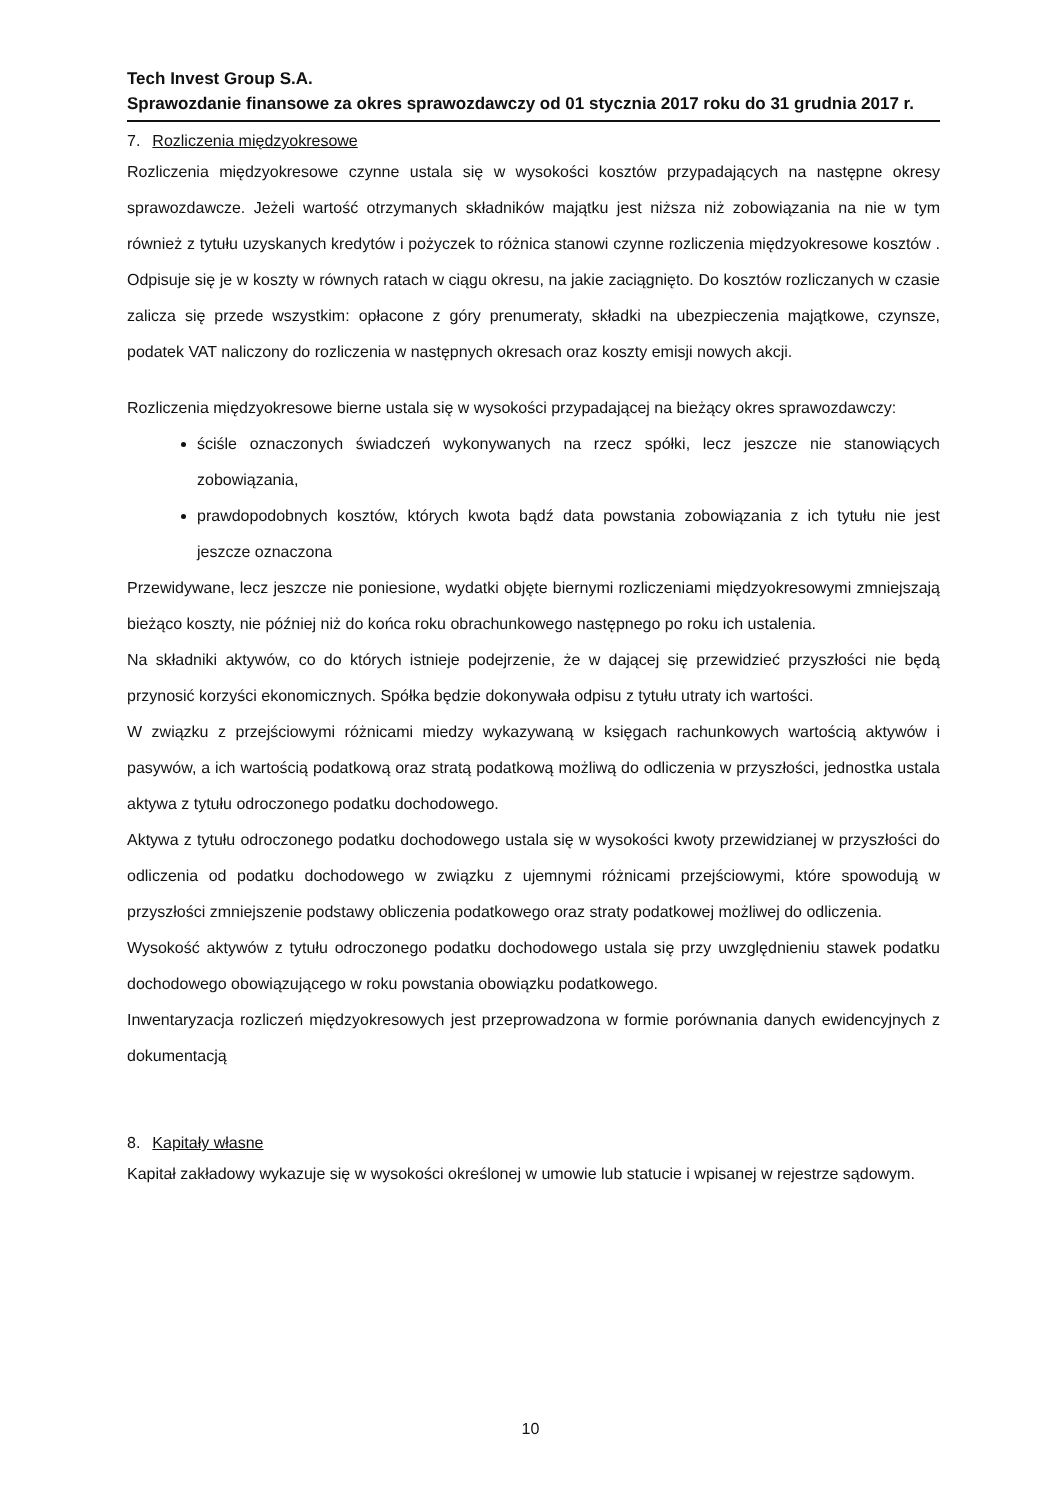Tech Invest Group S.A.
Sprawozdanie finansowe za okres sprawozdawczy od 01 stycznia 2017 roku do 31 grudnia 2017 r.
7. Rozliczenia międzyokresowe
Rozliczenia międzyokresowe czynne ustala się w wysokości kosztów przypadających na następne okresy sprawozdawcze. Jeżeli wartość otrzymanych składników majątku jest niższa niż zobowiązania na nie w tym również z tytułu uzyskanych kredytów i pożyczek to różnica stanowi czynne rozliczenia międzyokresowe kosztów . Odpisuje się je w koszty w równych ratach w ciągu okresu, na jakie zaciągnięto. Do kosztów rozliczanych w czasie zalicza się przede wszystkim: opłacone z góry prenumeraty, składki na ubezpieczenia majątkowe, czynsze, podatek VAT naliczony do rozliczenia w następnych okresach oraz koszty emisji nowych akcji.
Rozliczenia międzyokresowe bierne ustala się w wysokości przypadającej na bieżący okres sprawozdawczy:
ściśle oznaczonych świadczeń wykonywanych na rzecz spółki, lecz jeszcze nie stanowiących zobowiązania,
prawdopodobnych kosztów, których kwota bądź data powstania zobowiązania z ich tytułu nie jest jeszcze oznaczona
Przewidywane, lecz jeszcze nie poniesione, wydatki objęte biernymi rozliczeniami międzyokresowymi zmniejszają bieżąco koszty, nie później niż do końca roku obrachunkowego następnego po roku ich ustalenia.
Na składniki aktywów, co do których istnieje podejrzenie, że w dającej się przewidzieć przyszłości nie będą przynosić korzyści ekonomicznych. Spółka będzie dokonywała odpisu z tytułu utraty ich wartości.
W związku z przejściowymi różnicami miedzy wykazywaną w księgach rachunkowych wartością aktywów i pasywów, a ich wartością podatkową oraz stratą podatkową możliwą do odliczenia w przyszłości, jednostka ustala aktywa z tytułu odroczonego podatku dochodowego.
Aktywa z tytułu odroczonego podatku dochodowego ustala się w wysokości kwoty przewidzianej w przyszłości do odliczenia od podatku dochodowego w związku z ujemnymi różnicami przejściowymi, które spowodują w przyszłości zmniejszenie podstawy obliczenia podatkowego oraz straty podatkowej możliwej do odliczenia.
Wysokość aktywów z tytułu odroczonego podatku dochodowego ustala się przy uwzględnieniu stawek podatku dochodowego obowiązującego w roku powstania obowiązku podatkowego.
Inwentaryzacja rozliczeń międzyokresowych jest przeprowadzona w formie porównania danych ewidencyjnych z dokumentacją
8. Kapitały własne
Kapitał zakładowy wykazuje się w wysokości określonej w umowie lub statucie i wpisanej w rejestrze sądowym.
10